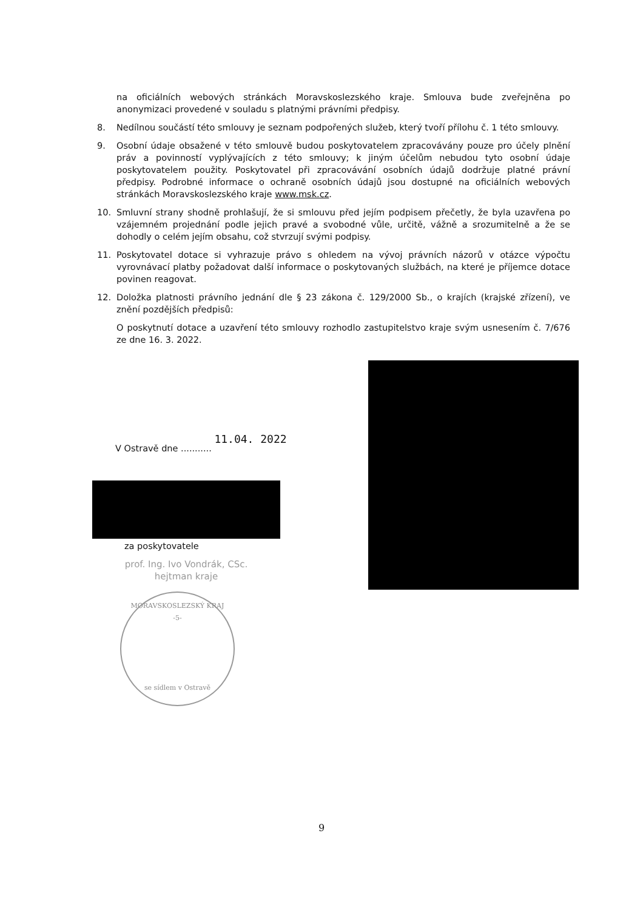na oficiálních webových stránkách Moravskoslezského kraje. Smlouva bude zveřejněna po anonymizaci provedené v souladu s platnými právními předpisy.
8. Nedílnou součástí této smlouvy je seznam podpořených služeb, který tvoří přílohu č. 1 této smlouvy.
9. Osobní údaje obsažené v této smlouvě budou poskytovatelem zpracovávány pouze pro účely plnění práv a povinností vyplývajících z této smlouvy; k jiným účelům nebudou tyto osobní údaje poskytovatelem použity. Poskytovatel při zpracovávání osobních údajů dodržuje platné právní předpisy. Podrobné informace o ochraně osobních údajů jsou dostupné na oficiálních webových stránkách Moravskoslezského kraje www.msk.cz.
10. Smluvní strany shodně prohlašují, že si smlouvu před jejím podpisem přečetly, že byla uzavřena po vzájemném projednání podle jejich pravé a svobodné vůle, určitě, vážně a srozumitelně a že se dohodly o celém jejím obsahu, což stvrzují svými podpisy.
11. Poskytovatel dotace si vyhrazuje právo s ohledem na vývoj právních názorů v otázce výpočtu vyrovnávací platby požadovat další informace o poskytovaných službách, na které je příjemce dotace povinen reagovat.
12. Doložka platnosti právního jednání dle § 23 zákona č. 129/2000 Sb., o krajích (krajské zřízení), ve znění pozdějších předpisů:
O poskytnutí dotace a uzavření této smlouvy rozhodlo zastupitelstvo kraje svým usnesením č. 7/676 ze dne 16. 3. 2022.
V Ostravě dne ........... 11.04. 2022
za poskytovatele
prof. Ing. Ivo Vondrák, CSc.
hejtman kraje
MORAVSKOSLEZSKÝ KRAJ
-5-
se sídlem v Ostravě
9